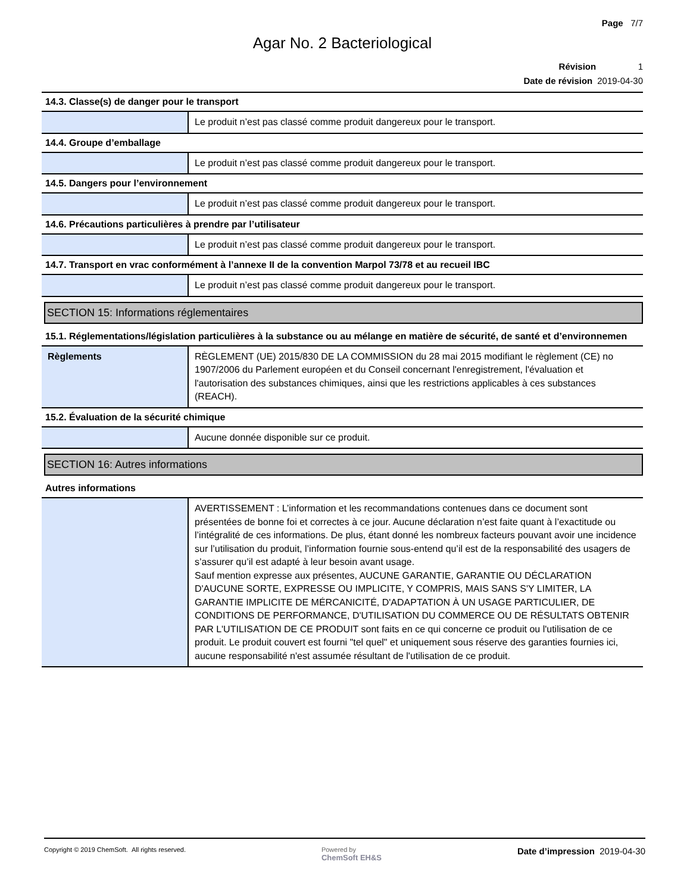Page 7/7
Agar No. 2 Bacteriological
Révision 1
Date de révision 2019-04-30
14.3. Classe(s) de danger pour le transport
| | Le produit n’est pas classé comme produit dangereux pour le transport. |
14.4. Groupe d’emballage
| | Le produit n’est pas classé comme produit dangereux pour le transport. |
14.5. Dangers pour l’environnement
| | Le produit n’est pas classé comme produit dangereux pour le transport. |
14.6. Précautions particulières à prendre par l’utilisateur
| | Le produit n’est pas classé comme produit dangereux pour le transport. |
14.7. Transport en vrac conformément à l’annexe II de la convention Marpol 73/78 et au recueil IBC
| | Le produit n’est pas classé comme produit dangereux pour le transport. |
SECTION 15: Informations réglementaires
15.1. Réglementations/législation particulières à la substance ou au mélange en matière de sécurité, de santé et d’environnemen
| Règlements | RÈGLEMENT (UE) 2015/830 DE LA COMMISSION du 28 mai 2015 modifiant le règlement (CE) no 1907/2006 du Parlement européen et du Conseil concernant l'enregistrement, l'évaluation et l'autorisation des substances chimiques, ainsi que les restrictions applicables à ces substances (REACH). |
15.2. Évaluation de la sécurité chimique
| | Aucune donnée disponible sur ce produit. |
SECTION 16: Autres informations
Autres informations
| | AVERTISSEMENT : L’information et les recommandations contenues dans ce document sont présentées de bonne foi et correctes à ce jour. Aucune déclaration n’est faite quant à l’exactitude ou l’intégralité de ces informations. De plus, étant donné les nombreux facteurs pouvant avoir une incidence sur l’utilisation du produit, l’information fournie sous-entend qu’il est de la responsabilité des usagers de s’assurer qu’il est adapté à leur besoin avant usage. Sauf mention expresse aux présentes, AUCUNE GARANTIE, GARANTIE OU DÉCLARATION D'AUCUNE SORTE, EXPRESSE OU IMPLICITE, Y COMPRIS, MAIS SANS S'Y LIMITER, LA GARANTIE IMPLICITE DE MÉRCANICITÉ, D'ADAPTATION À UN USAGE PARTICULIER, DE CONDITIONS DE PERFORMANCE, D'UTILISATION DU COMMERCE OU DE RÉSULTATS OBTENIR PAR L'UTILISATION DE CE PRODUIT sont faits en ce qui concerne ce produit ou l'utilisation de ce produit. Le produit couvert est fourni "tel quel" et uniquement sous réserve des garanties fournies ici, aucune responsabilité n'est assumée résultant de l'utilisation de ce produit. |
Copyright © 2019 ChemSoft. All rights reserved.
Powered by
ChemSoft EH&S
Date d’impression 2019-04-30